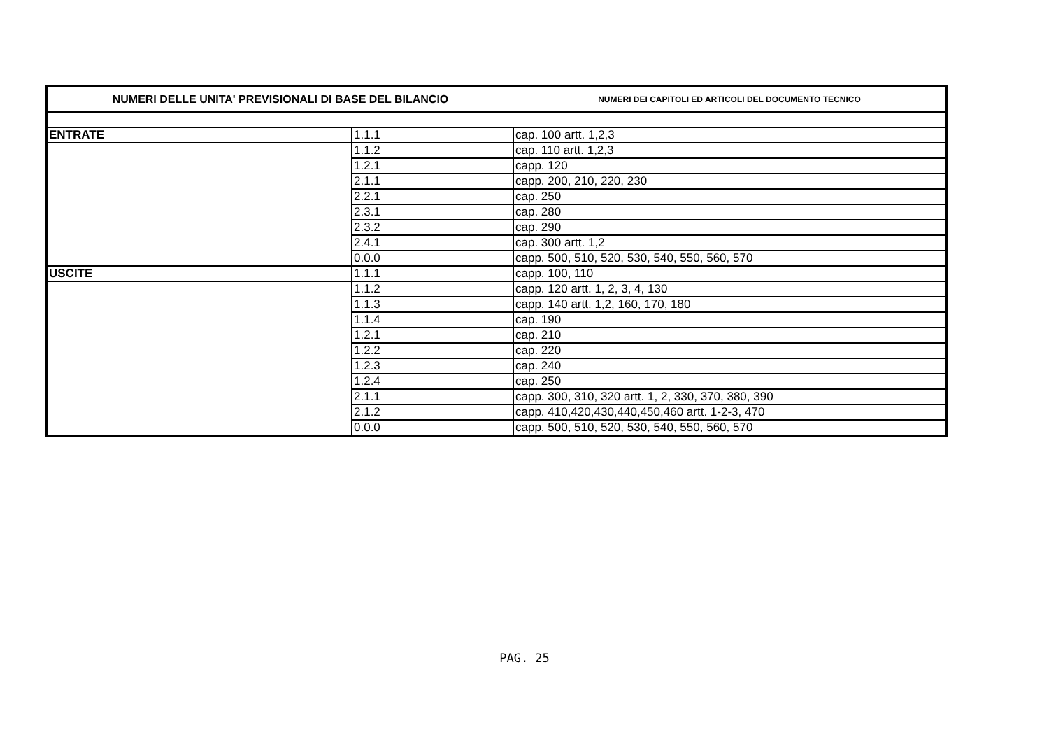| NUMERI DELLE UNITA' PREVISIONALI DI BASE DEL BILANCIO | | NUMERI DEI CAPITOLI ED ARTICOLI DEL DOCUMENTO TECNICO |
| --- | --- | --- |
| ENTRATE | 1.1.1 | cap. 100 artt. 1,2,3 |
| | 1.1.2 | cap. 110 artt. 1,2,3 |
| | 1.2.1 | capp. 120 |
| | 2.1.1 | capp. 200, 210, 220, 230 |
| | 2.2.1 | cap. 250 |
| | 2.3.1 | cap. 280 |
| | 2.3.2 | cap. 290 |
| | 2.4.1 | cap. 300 artt. 1,2 |
| | 0.0.0 | capp. 500, 510, 520, 530, 540, 550, 560, 570 |
| USCITE | 1.1.1 | capp. 100, 110 |
| | 1.1.2 | capp. 120 artt. 1, 2, 3, 4, 130 |
| | 1.1.3 | capp. 140 artt. 1,2, 160, 170, 180 |
| | 1.1.4 | cap. 190 |
| | 1.2.1 | cap. 210 |
| | 1.2.2 | cap. 220 |
| | 1.2.3 | cap. 240 |
| | 1.2.4 | cap. 250 |
| | 2.1.1 | capp. 300, 310, 320 artt. 1, 2, 330, 370, 380, 390 |
| | 2.1.2 | capp. 410,420,430,440,450,460 artt. 1-2-3, 470 |
| | 0.0.0 | capp. 500, 510, 520, 530, 540, 550, 560, 570 |
PAG. 25